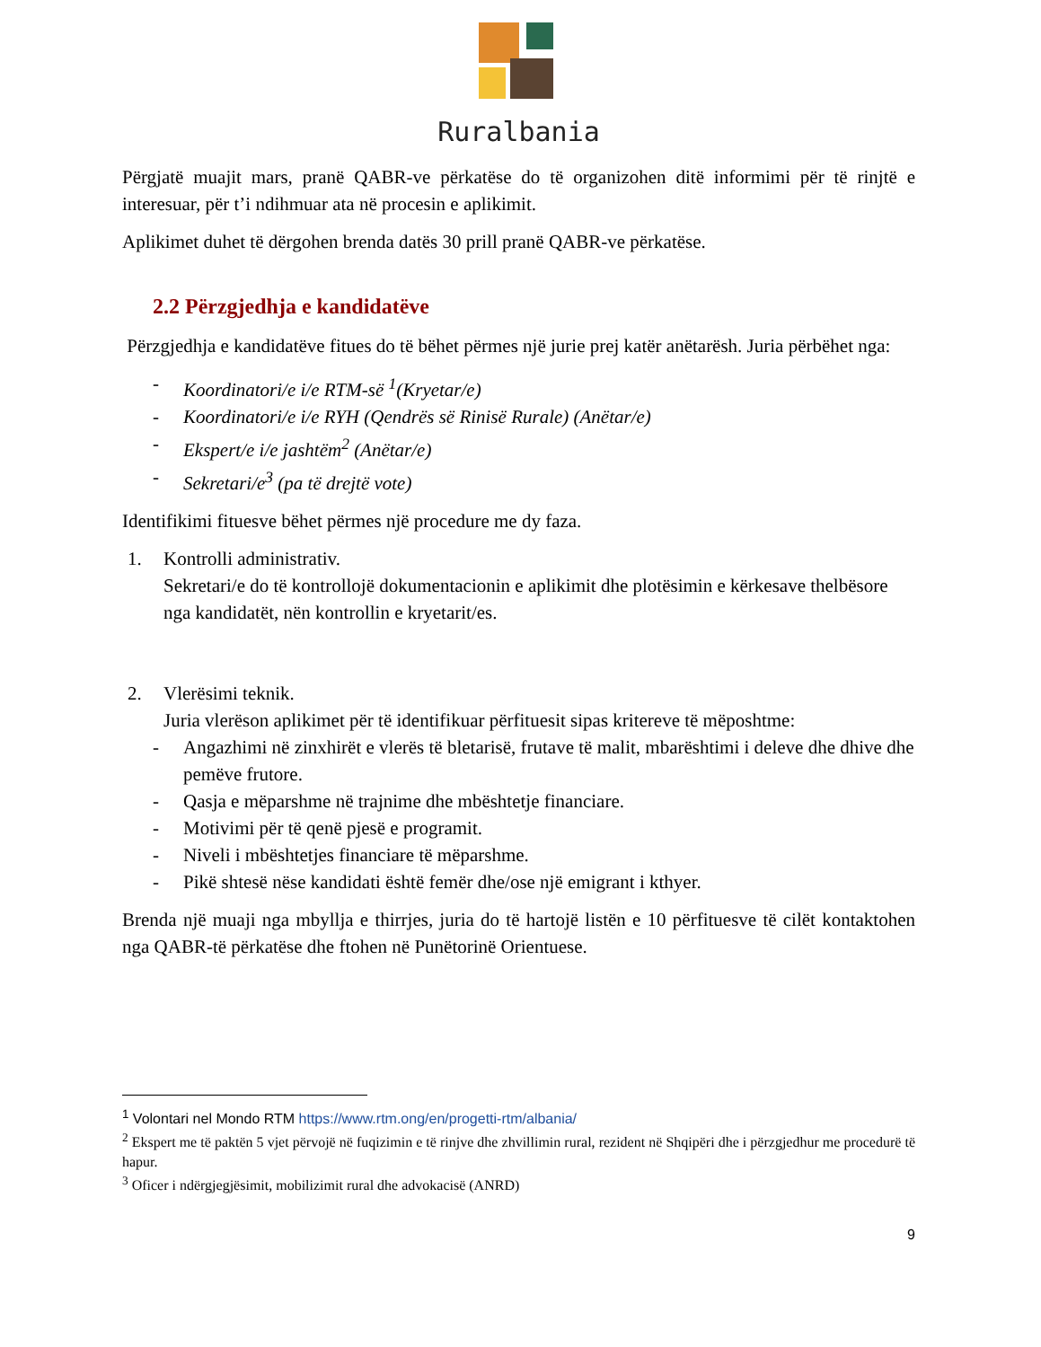Ruralbania
Përgjatë muajit mars, pranë QABR-ve përkatëse do të organizohen ditë informimi për të rinjtë e interesuar, për t’i ndihmuar ata në procesin e aplikimit.
Aplikimet duhet të dërgohen brenda datës 30 prill pranë QABR-ve përkatëse.
2.2 Përzgjedhja e kandidatëve
Përzgjedhja e kandidatëve fitues do të bëhet përmes një jurie prej katër anëtarësh. Juria përbëhet nga:
- Koordinatori/e i/e RTM-së <sup>1</sup>(Kryetar/e)
- Koordinatori/e i/e RYH (Qendrës së Rinisë Rurale) (Anëtar/e)
- Ekspert/e i/e jashtëm<sup>2</sup> (Anëtar/e)
- Sekretari/e<sup>3</sup> (pa të drejtë vote)
Identifikimi fituesve bëhet përmes një procedure me dy faza.
1. Kontrolli administrativ.
Sekretari/e do të kontrollojë dokumentacionin e aplikimit dhe plotësimin e kërkesave thelbësore nga kandidatët, nën kontrollin e kryetarit/es.
2. Vlerësimi teknik.
Juria vlerëson aplikimet për të identifikuar përfituesit sipas kritereve të mëposhtme:
- Angazhimi në zinxhirët e vlerës të bletarisë, frutave të malit, mbarështimi i deleve dhe dhive dhe pemëve frutore.
- Qasja e mëparshme në trajnime dhe mbështetje financiare.
- Motivimi për të qenë pjesë e programit.
- Niveli i mbështetjes financiare të mëparshme.
- Pikë shtesë nëse kandidati është femër dhe/ose një emigrant i kthyer.
Brenda një muaji nga mbyllja e thirrjes, juria do të hartojë listën e 10 përfituesve të cilët kontaktohen nga QABR-të përkatëse dhe ftohen në Punëtorinë Orientuese.
<sup>1</sup> Volontari nel Mondo RTM https://www.rtm.ong/en/progetti-rtm/albania/
<sup>2</sup> Ekspert me të paktën 5 vjet përvojë në fuqizimin e të rinjve dhe zhvillimin rural, rezident në Shqipëri dhe i përzgjedhur me procedurë të hapur.
<sup>3</sup> Oficer i ndërgjegjësimit, mobilizimit rural dhe advokacisë (ANRD)
9